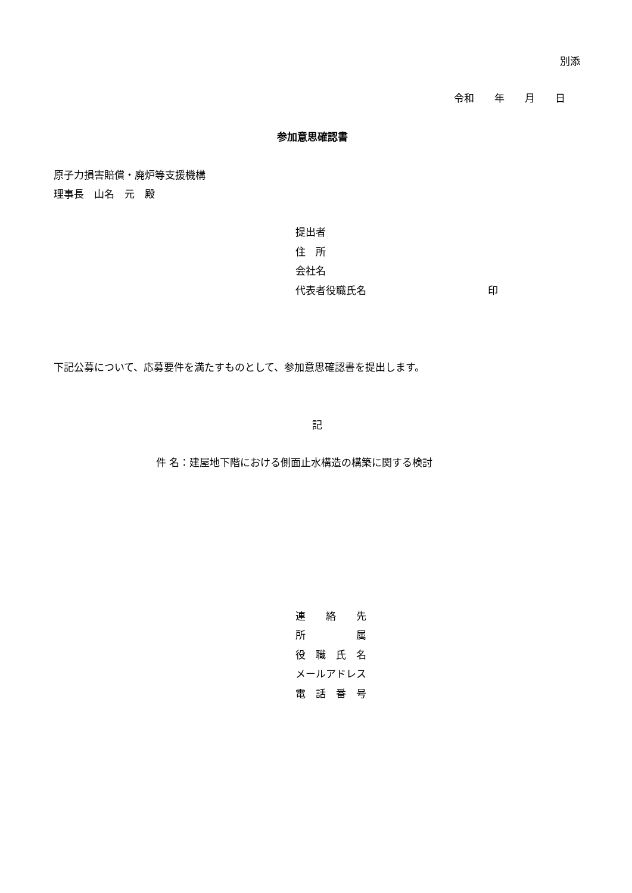別添
令和　　年　　月　　日
参加意思確認書
原子力損害賠償・廃炉等支援機構
理事長　山名　元　殿
提出者
住　所
会社名
代表者役職氏名　　　　　　　　　　　　印
下記公募について、応募要件を満たすものとして、参加意思確認書を提出します。
記
件 名：建屋地下階における側面止水構造の構築に関する検討
連　　絡　　先
所　　　　　属
役　職　氏　名
メールアドレス
電　話　番　号